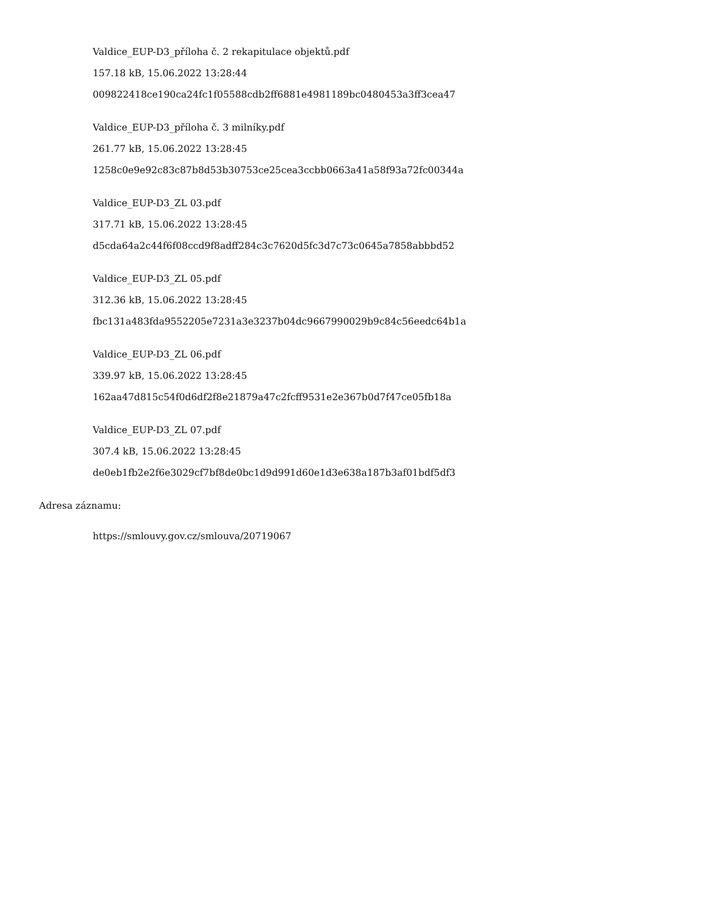Valdice_EUP-D3_příloha č. 2 rekapitulace objektů.pdf
157.18 kB, 15.06.2022 13:28:44
009822418ce190ca24fc1f05588cdb2ff6881e4981189bc0480453a3ff3cea47
Valdice_EUP-D3_příloha č. 3 milníky.pdf
261.77 kB, 15.06.2022 13:28:45
1258c0e9e92c83c87b8d53b30753ce25cea3ccbb0663a41a58f93a72fc00344a
Valdice_EUP-D3_ZL 03.pdf
317.71 kB, 15.06.2022 13:28:45
d5cda64a2c44f6f08ccd9f8adff284c3c7620d5fc3d7c73c0645a7858abbbd52
Valdice_EUP-D3_ZL 05.pdf
312.36 kB, 15.06.2022 13:28:45
fbc131a483fda9552205e7231a3e3237b04dc9667990029b9c84c56eedc64b1a
Valdice_EUP-D3_ZL 06.pdf
339.97 kB, 15.06.2022 13:28:45
162aa47d815c54f0d6df2f8e21879a47c2fcff9531e2e367b0d7f47ce05fb18a
Valdice_EUP-D3_ZL 07.pdf
307.4 kB, 15.06.2022 13:28:45
de0eb1fb2e2f6e3029cf7bf8de0bc1d9d991d60e1d3e638a187b3af01bdf5df3
Adresa záznamu:
https://smlouvy.gov.cz/smlouva/20719067